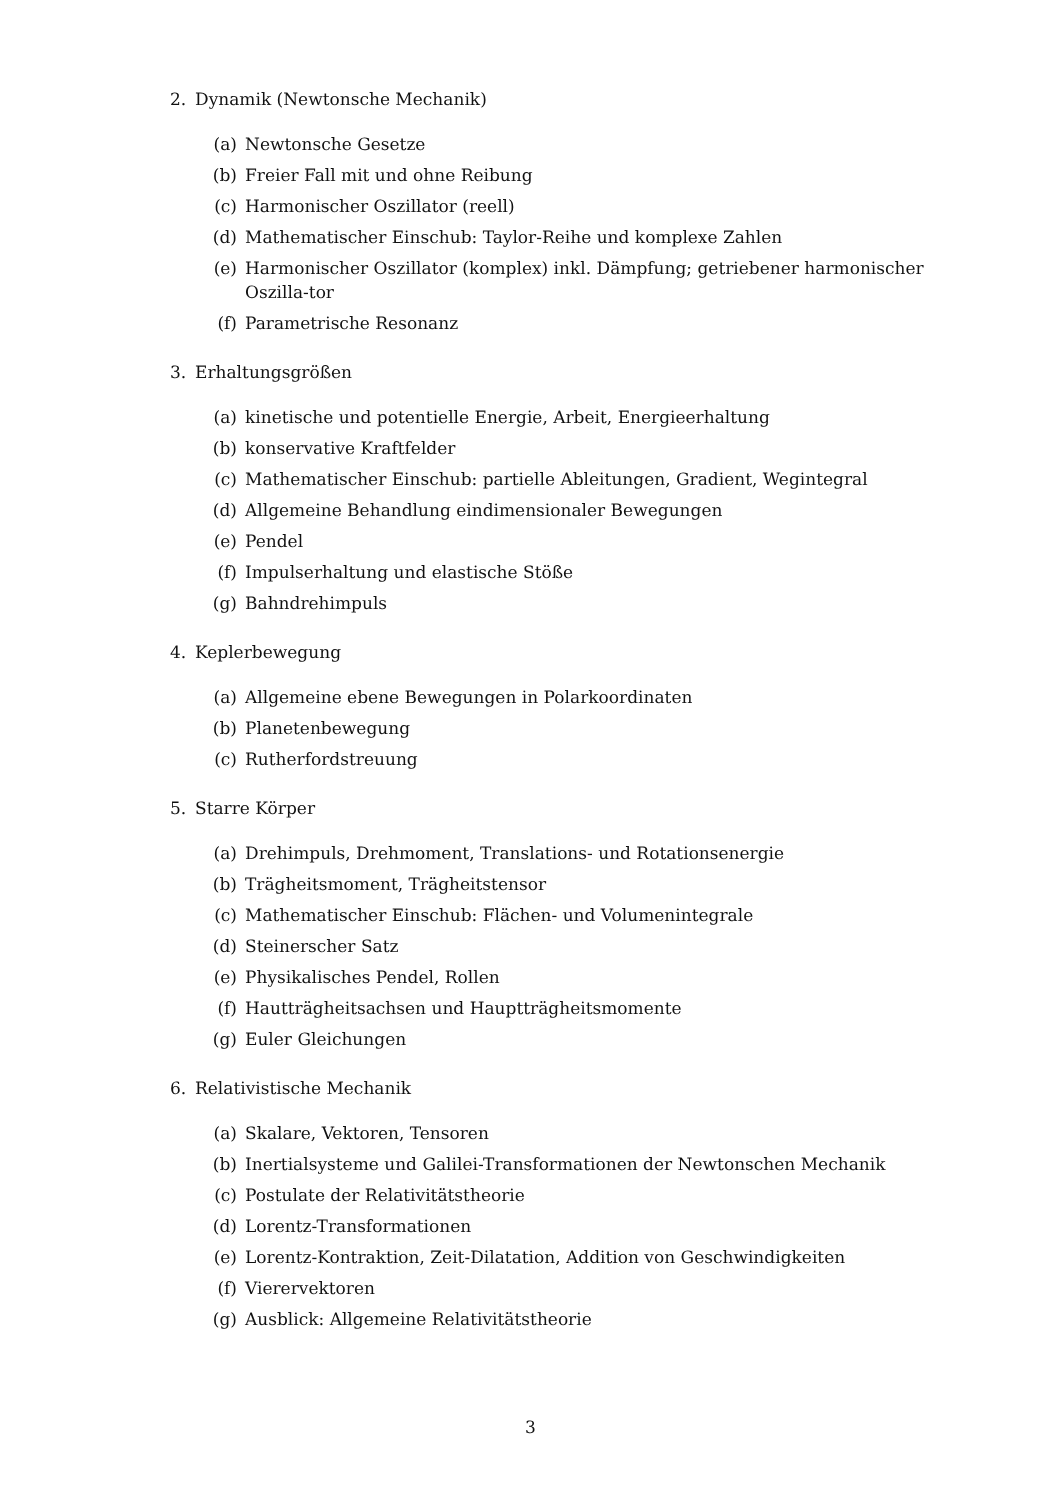2. Dynamik (Newtonsche Mechanik)
(a) Newtonsche Gesetze
(b) Freier Fall mit und ohne Reibung
(c) Harmonischer Oszillator (reell)
(d) Mathematischer Einschub: Taylor-Reihe und komplexe Zahlen
(e) Harmonischer Oszillator (komplex) inkl. Dämpfung; getriebener harmonischer Oszilla-tor
(f) Parametrische Resonanz
3. Erhaltungsgrößen
(a) kinetische und potentielle Energie, Arbeit, Energieerhaltung
(b) konservative Kraftfelder
(c) Mathematischer Einschub: partielle Ableitungen, Gradient, Wegintegral
(d) Allgemeine Behandlung eindimensionaler Bewegungen
(e) Pendel
(f) Impulserhaltung und elastische Stöße
(g) Bahndrehimpuls
4. Keplerbewegung
(a) Allgemeine ebene Bewegungen in Polarkoordinaten
(b) Planetenbewegung
(c) Rutherfordstreuung
5. Starre Körper
(a) Drehimpuls, Drehmoment, Translations- und Rotationsenergie
(b) Trägheitsmoment, Trägheitstensor
(c) Mathematischer Einschub: Flächen- und Volumenintegrale
(d) Steinerscher Satz
(e) Physikalisches Pendel, Rollen
(f) Hautträgheitsachsen und Hauptträgheitsmomente
(g) Euler Gleichungen
6. Relativistische Mechanik
(a) Skalare, Vektoren, Tensoren
(b) Inertialsysteme und Galilei-Transformationen der Newtonschen Mechanik
(c) Postulate der Relativitätstheorie
(d) Lorentz-Transformationen
(e) Lorentz-Kontraktion, Zeit-Dilatation, Addition von Geschwindigkeiten
(f) Vierervektoren
(g) Ausblick: Allgemeine Relativitätstheorie
3